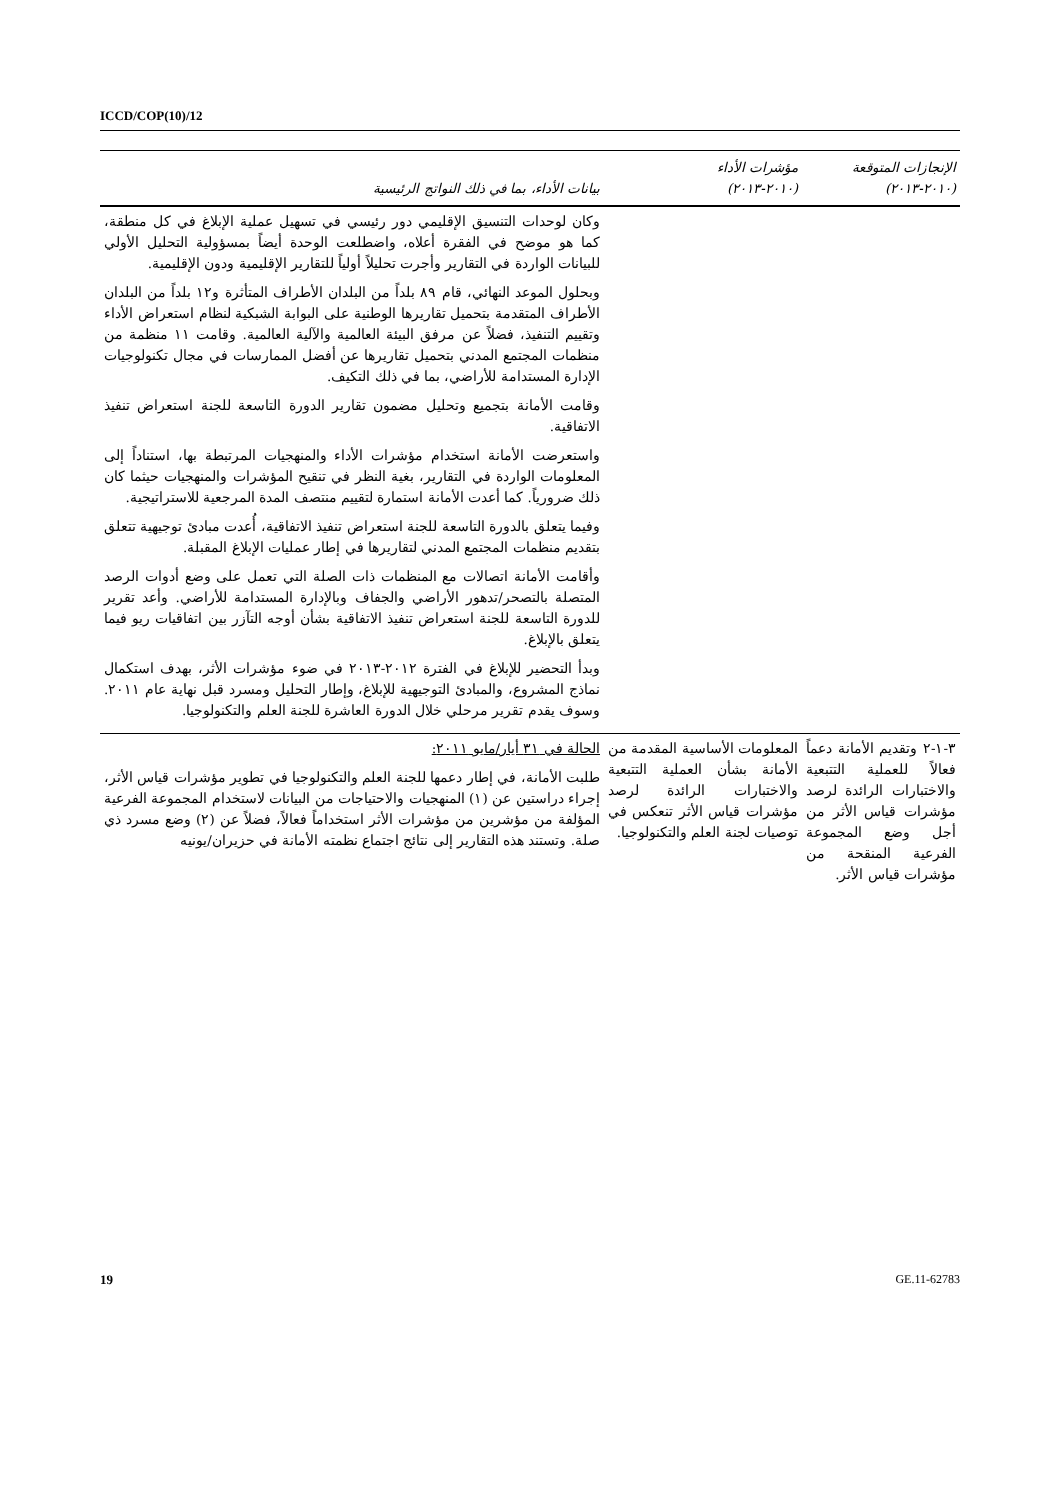ICCD/COP(10)/12
| الإنجازات المتوقعة (٢٠١٠-٢٠١٣) | مؤشرات الأداء (٢٠١٠-٢٠١٣) | بيانات الأداء، بما في ذلك النواتج الرئيسية |
| --- | --- | --- |
| | | وكان لوحدات التنسيق الإقليمي دور رئيسي في تسهيل عملية الإبلاغ في كل منطقة، كما هو موضح في الفقرة أعلاه، واضطلعت الوحدة أيضاً بمسؤولية التحليل الأولي للبيانات الواردة في التقارير وأجرت تحليلاً أولياً للتقارير الإقليمية ودون الإقليمية. وبحلول الموعد النهائي، قام ٨٩ بلداً من البلدان الأطراف المتأثرة و١٢ بلداً من البلدان الأطراف المتقدمة بتحميل تقاريرها الوطنية على البوابة الشبكية لنظام استعراض الأداء وتقييم التنفيذ، فضلاً عن مرفق البيئة العالمية والآلية العالمية. وقامت ١١ منظمة من منظمات المجتمع المدني بتحميل تقاريرها عن أفضل الممارسات في مجال تكنولوجيات الإدارة المستدامة للأراضي، بما في ذلك التكيف. وقامت الأمانة بتجميع وتحليل مضمون تقارير الدورة التاسعة للجنة استعراض تنفيذ الاتفاقية. واستعرضت الأمانة استخدام مؤشرات الأداء والمنهجيات المرتبطة بها، استناداً إلى المعلومات الواردة في التقارير، بغية النظر في تنقيح المؤشرات والمنهجيات حيثما كان ذلك ضرورياً. كما أعدت الأمانة استمارة لتقييم منتصف المدة المرجعية للاستراتيجية. وفيما يتعلق بالدورة التاسعة للجنة استعراض تنفيذ الاتفاقية، أُعدت مبادئ توجيهية تتعلق بتقديم منظمات المجتمع المدني لتقاريرها في إطار عمليات الإبلاغ المقبلة. وأقامت الأمانة اتصالات مع المنظمات ذات الصلة التي تعمل على وضع أدوات الرصد المتصلة بالتصحر/تدهور الأراضي والجفاف وبالإدارة المستدامة للأراضي. وأعد تقرير للدورة التاسعة للجنة استعراض تنفيذ الاتفاقية بشأن أوجه التآزر بين اتفاقيات ريو فيما يتعلق بالإبلاغ. وبدأ التحضير للإبلاغ في الفترة ٢٠١٢-٢٠١٣ في ضوء مؤشرات الأثر، بهدف استكمال نماذج المشروع، والمبادئ التوجيهية للإبلاغ، وإطار التحليل ومسرد قبل نهاية عام ٢٠١١. وسوف يقدم تقرير مرحلي خلال الدورة العاشرة للجنة العلم والتكنولوجيا. |
| ٣-١-٢ وتقديم الأمانة دعماً فعالاً للعملية التتبعية والاختبارات الرائدة لرصد مؤشرات قياس الأثر من أجل وضع المجموعة الفرعية المنقحة من مؤشرات قياس الأثر. | المعلومات الأساسية المقدمة من الأمانة بشأن العملية التتبعية والاختبارات الرائدة لرصد مؤشرات قياس الأثر تنعكس في توصيات لجنة العلم والتكنولوجيا. | الحالة في ٣١ أيار/مايو ٢٠١١: طلبت الأمانة، في إطار دعمها للجنة العلم والتكنولوجيا في تطوير مؤشرات قياس الأثر، إجراء دراستين عن (١) المنهجيات والاحتياجات من البيانات لاستخدام المجموعة الفرعية المؤلفة من مؤشرين من مؤشرات الأثر استخداماً فعالاً، فضلاً عن (٢) وضع مسرد ذي صلة. وتستند هذه التقارير إلى نتائج اجتماع نظمته الأمانة في حزيران/يونيه |
19 GE.11-62783